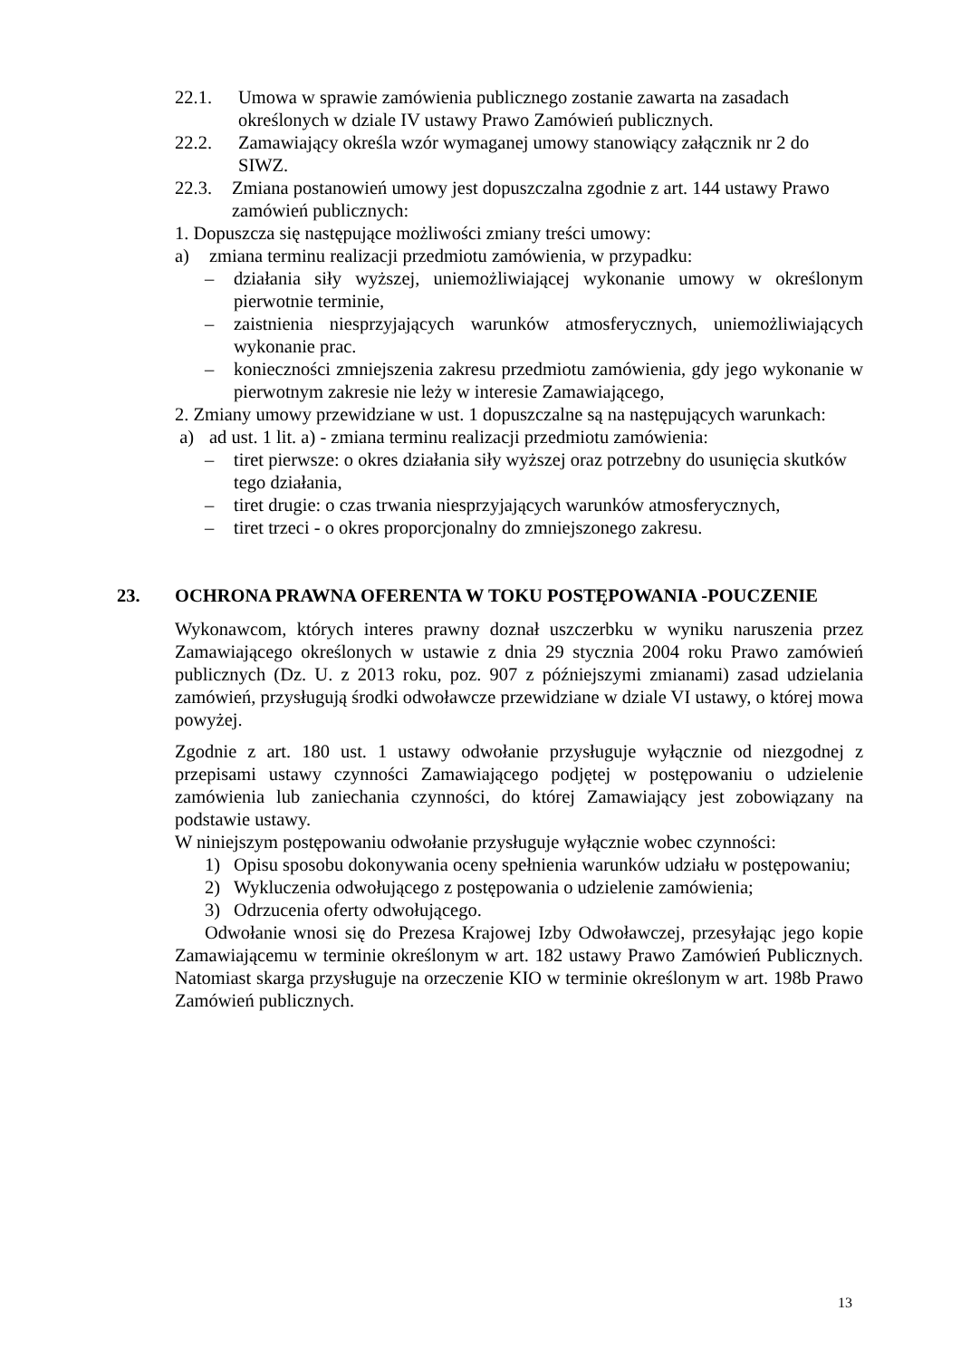22.1. Umowa w sprawie zamówienia publicznego zostanie zawarta na zasadach określonych w dziale IV ustawy Prawo Zamówień publicznych.
22.2. Zamawiający określa wzór wymaganej umowy stanowiący załącznik nr 2 do SIWZ.
22.3. Zmiana postanowień umowy jest dopuszczalna zgodnie z art. 144 ustawy Prawo zamówień publicznych:
1. Dopuszcza się następujące możliwości zmiany treści umowy:
a) zmiana terminu realizacji przedmiotu zamówienia, w przypadku:
– działania siły wyższej, uniemożliwiającej wykonanie umowy w określonym pierwotnie terminie,
– zaistnienia niesprzyjających warunków atmosferycznych, uniemożliwiających wykonanie prac.
– konieczności zmniejszenia zakresu przedmiotu zamówienia, gdy jego wykonanie w pierwotnym zakresie nie leży w interesie Zamawiającego,
2. Zmiany umowy przewidziane w ust. 1 dopuszczalne są na następujących warunkach:
a) ad ust. 1 lit. a) - zmiana terminu realizacji przedmiotu zamówienia:
– tiret pierwsze: o okres działania siły wyższej oraz potrzebny do usunięcia skutków tego działania,
– tiret drugie: o czas trwania niesprzyjających warunków atmosferycznych,
– tiret trzeci - o okres proporcjonalny do zmniejszonego zakresu.
23. OCHRONA PRAWNA OFERENTA W TOKU POSTĘPOWANIA -POUCZENIE
Wykonawcom, których interes prawny doznał uszczerbku w wyniku naruszenia przez Zamawiającego określonych w ustawie z dnia 29 stycznia 2004 roku Prawo zamówień publicznych (Dz. U. z 2013 roku, poz. 907 z późniejszymi zmianami) zasad udzielania zamówień, przysługują środki odwoławcze przewidziane w dziale VI ustawy, o której mowa powyżej.
Zgodnie z art. 180 ust. 1 ustawy odwołanie przysługuje wyłącznie od niezgodnej z przepisami ustawy czynności Zamawiającego podjętej w postępowaniu o udzielenie zamówienia lub zaniechania czynności, do której Zamawiający jest zobowiązany na podstawie ustawy.
W niniejszym postępowaniu odwołanie przysługuje wyłącznie wobec czynności:
1) Opisu sposobu dokonywania oceny spełnienia warunków udziału w postępowaniu;
2) Wykluczenia odwołującego z postępowania o udzielenie zamówienia;
3) Odrzucenia oferty odwołującego.
Odwołanie wnosi się do Prezesa Krajowej Izby Odwoławczej, przesyłając jego kopie Zamawiającemu w terminie określonym w art. 182 ustawy Prawo Zamówień Publicznych. Natomiast skarga przysługuje na orzeczenie KIO w terminie określonym w art. 198b Prawo Zamówień publicznych.
13